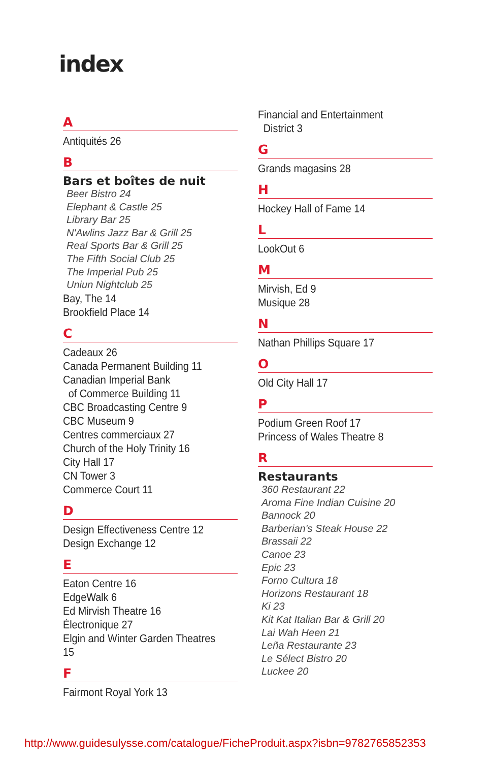index
A
Antiquités 26
B
Bars et boîtes de nuit
Beer Bistro 24
Elephant & Castle 25
Library Bar 25
N'Awlins Jazz Bar & Grill 25
Real Sports Bar & Grill 25
The Fifth Social Club 25
The Imperial Pub 25
Uniun Nightclub 25
Bay, The 14
Brookfield Place 14
C
Cadeaux 26
Canada Permanent Building 11
Canadian Imperial Bank
of Commerce Building 11
CBC Broadcasting Centre 9
CBC Museum 9
Centres commerciaux 27
Church of the Holy Trinity 16
City Hall 17
CN Tower 3
Commerce Court 11
D
Design Effectiveness Centre 12
Design Exchange 12
E
Eaton Centre 16
EdgeWalk 6
Ed Mirvish Theatre 16
Électronique 27
Elgin and Winter Garden Theatres 15
F
Fairmont Royal York 13
Financial and Entertainment
District 3
G
Grands magasins 28
H
Hockey Hall of Fame 14
L
LookOut 6
M
Mirvish, Ed 9
Musique 28
N
Nathan Phillips Square 17
O
Old City Hall 17
P
Podium Green Roof 17
Princess of Wales Theatre 8
R
Restaurants
360 Restaurant 22
Aroma Fine Indian Cuisine 20
Bannock 20
Barberian's Steak House 22
Brassaii 22
Canoe 23
Epic 23
Forno Cultura 18
Horizons Restaurant 18
Ki 23
Kit Kat Italian Bar & Grill 20
Lai Wah Heen 21
Leña Restaurante 23
Le Sélect Bistro 20
Luckee 20
http://www.guidesulysse.com/catalogue/FicheProduit.aspx?isbn=9782765852353